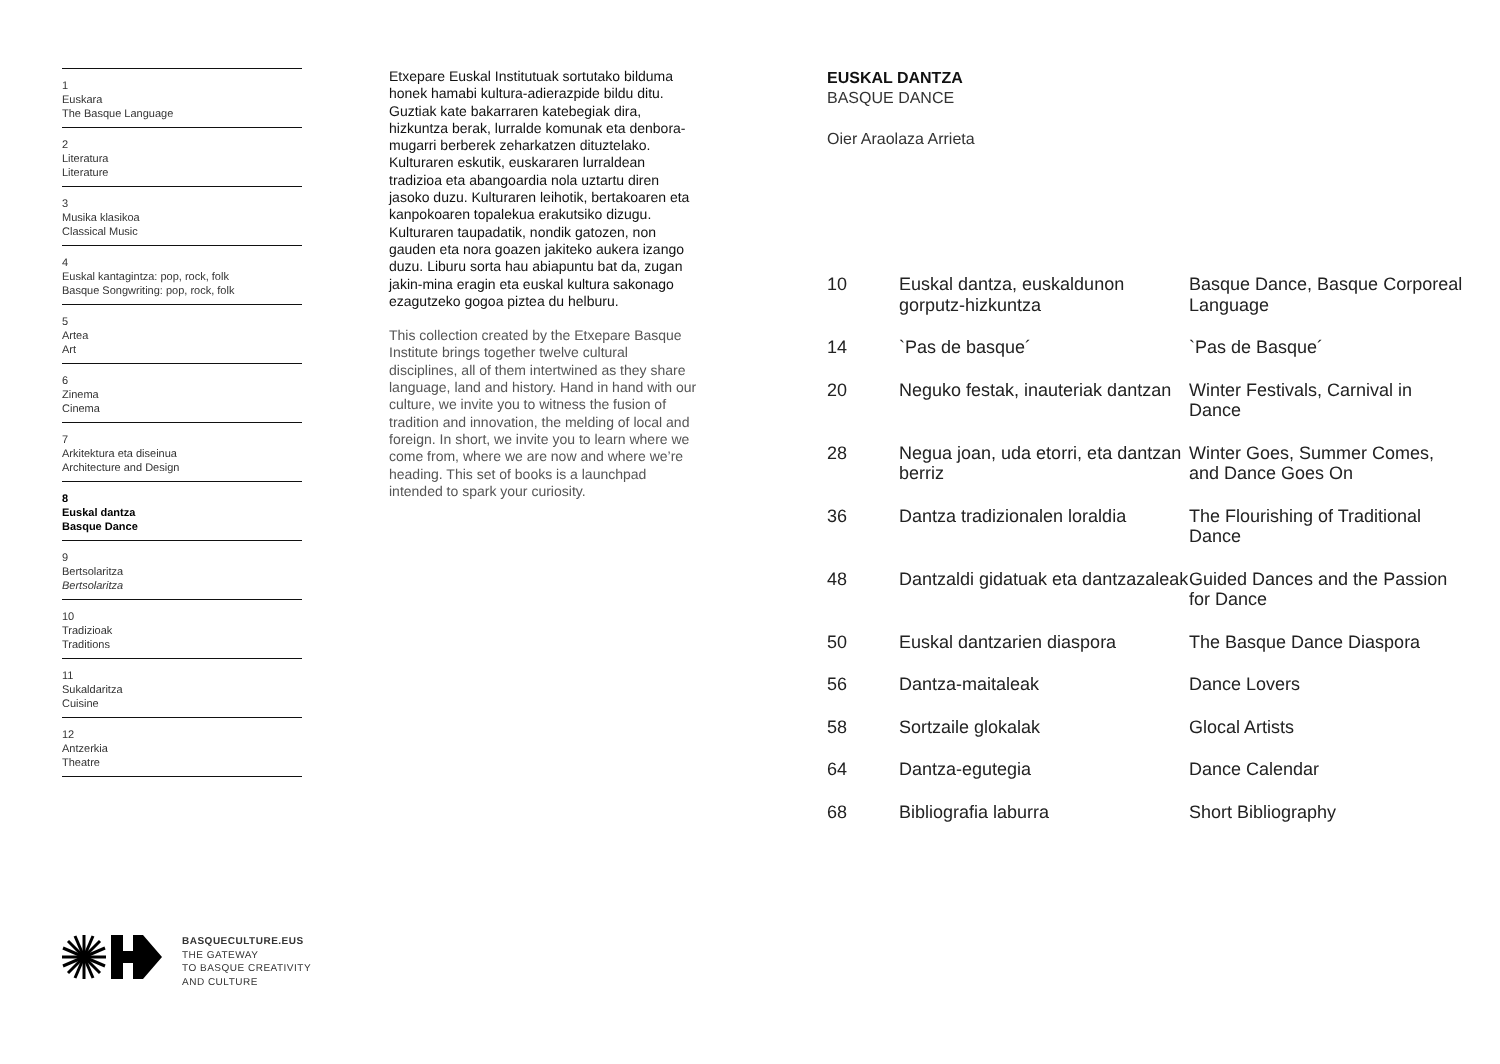1
Euskara
The Basque Language
2
Literatura
Literature
3
Musika klasikoa
Classical Music
4
Euskal kantagintza: pop, rock, folk
Basque Songwriting: pop, rock, folk
5
Artea
Art
6
Zinema
Cinema
7
Arkitektura eta diseinua
Architecture and Design
8
Euskal dantza
Basque Dance
9
Bertsolaritza
Bertsolaritza
10
Tradizioak
Traditions
11
Sukaldaritza
Cuisine
12
Antzerkia
Theatre
Etxepare Euskal Institutuak sortutako bilduma honek hamabi kultura-adierazpide bildu ditu. Guztiak kate bakarraren katebegiak dira, hizkuntza berak, lurralde komunak eta denbora-mugarri berberek zeharkatzen dituztelako. Kulturaren eskutik, euskararen lurraldean tradizioa eta abangoardia nola uztartu diren jasoko duzu. Kulturaren leihotik, bertakoaren eta kanpokoaren topalekua erakutsiko dizugu. Kulturaren taupadatik, nondik gatozen, non gauden eta nora goazen jakiteko aukera izango duzu. Liburu sorta hau abiapuntu bat da, zugan jakin-mina eragin eta euskal kultura sakonago ezagutzeko gogoa piztea du helburu.
This collection created by the Etxepare Basque Institute brings together twelve cultural disciplines, all of them intertwined as they share language, land and history. Hand in hand with our culture, we invite you to witness the fusion of tradition and innovation, the melding of local and foreign. In short, we invite you to learn where we come from, where we are now and where we’re heading. This set of books is a launchpad intended to spark your curiosity.
EUSKAL DANTZA
BASQUE DANCE
Oier Araolaza Arrieta
| 10 | Euskal dantza, euskaldunon gorputz-hizkuntza | Basque Dance, Basque Corporeal Language |
| 14 | `Pas de basque´ | `Pas de Basque´ |
| 20 | Neguko festak, inauteriak dantzan | Winter Festivals, Carnival in Dance |
| 28 | Negua joan, uda etorri, eta dantzan berriz | Winter Goes, Summer Comes, and Dance Goes On |
| 36 | Dantza tradizionalen loraldia | The Flourishing of Traditional Dance |
| 48 | Dantzaldi gidatuak eta dantzazaleak | Guided Dances and the Passion for Dance |
| 50 | Euskal dantzarien diaspora | The Basque Dance Diaspora |
| 56 | Dantza-maitaleak | Dance Lovers |
| 58 | Sortzaile glokalak | Glocal Artists |
| 64 | Dantza-egutegia | Dance Calendar |
| 68 | Bibliografia laburra | Short Bibliography |
BASQUECULTURE.EUS
THE GATEWAY
TO BASQUE CREATIVITY
AND CULTURE